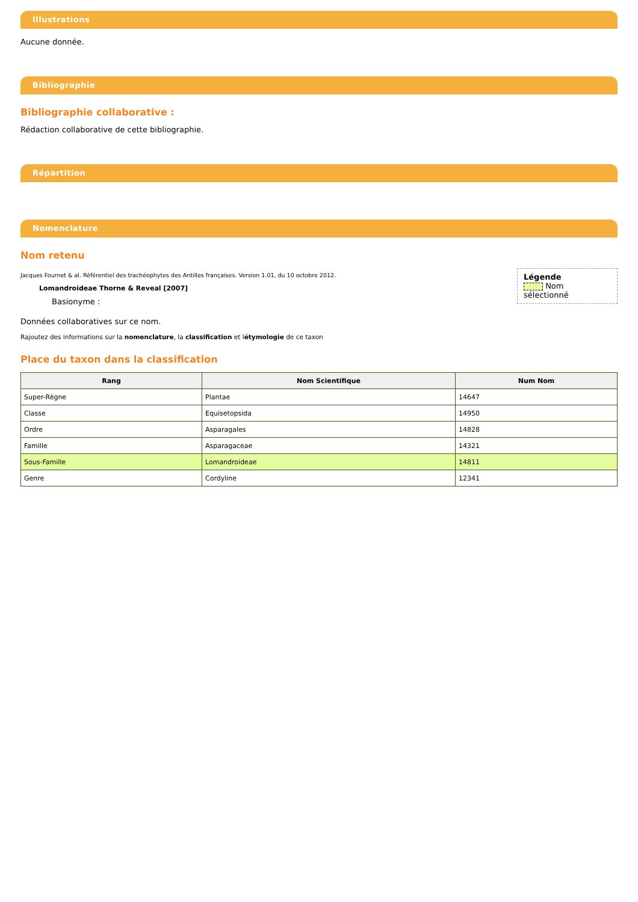Illustrations
Aucune donnée.
Bibliographie
Bibliographie collaborative :
Rédaction collaborative de cette bibliographie.
Répartition
Nomenclature
Nom retenu
Légende
Nom sélectionné
Jacques Fournet & al. Référentiel des trachéophytes des Antilles françaises. Version 1.01, du 10 octobre 2012.
Lomandroideae Thorne & Reveal [2007]
Basionyme :
Données collaboratives sur ce nom.
Rajoutez des informations sur la nomenclature, la classification et létymologie de ce taxon
Place du taxon dans la classification
| Rang | Nom Scientifique | Num Nom |
| --- | --- | --- |
| Super-Règne | Plantae | 14647 |
| Classe | Equisetopsida | 14950 |
| Ordre | Asparagales | 14828 |
| Famille | Asparagaceae | 14321 |
| Sous-Famille | Lomandroideae | 14811 |
| Genre | Cordyline | 12341 |